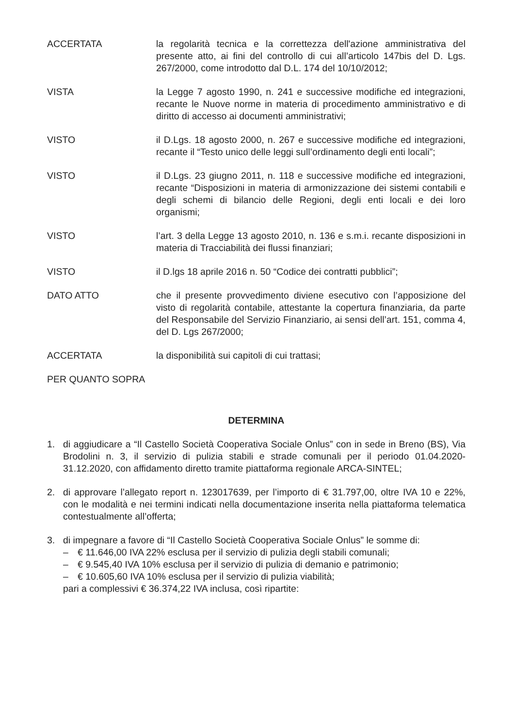ACCERTATA la regolarità tecnica e la correttezza dell'azione amministrativa del presente atto, ai fini del controllo di cui all’articolo 147bis del D. Lgs. 267/2000, come introdotto dal D.L. 174 del 10/10/2012;
VISTA la Legge 7 agosto 1990, n. 241 e successive modifiche ed integrazioni, recante le Nuove norme in materia di procedimento amministrativo e di diritto di accesso ai documenti amministrativi;
VISTO il D.Lgs. 18 agosto 2000, n. 267 e successive modifiche ed integrazioni, recante il “Testo unico delle leggi sull’ordinamento degli enti locali”;
VISTO il D.Lgs. 23 giugno 2011, n. 118 e successive modifiche ed integrazioni, recante “Disposizioni in materia di armonizzazione dei sistemi contabili e degli schemi di bilancio delle Regioni, degli enti locali e dei loro organismi;
VISTO l’art. 3 della Legge 13 agosto 2010, n. 136 e s.m.i. recante disposizioni in materia di Tracciabilità dei flussi finanziari;
VISTO il D.lgs 18 aprile 2016 n. 50 “Codice dei contratti pubblici”;
DATO ATTO che il presente provvedimento diviene esecutivo con l’apposizione del visto di regolarità contabile, attestante la copertura finanziaria, da parte del Responsabile del Servizio Finanziario, ai sensi dell’art. 151, comma 4, del D. Lgs 267/2000;
ACCERTATA la disponibilità sui capitoli di cui trattasi;
PER QUANTO SOPRA
DETERMINA
1. di aggiudicare a “Il Castello Società Cooperativa Sociale Onlus” con in sede in Breno (BS), Via Brodolini n. 3, il servizio di pulizia stabili e strade comunali per il periodo 01.04.2020-31.12.2020, con affidamento diretto tramite piattaforma regionale ARCA-SINTEL;
2. di approvare l’allegato report n. 123017639, per l’importo di € 31.797,00, oltre IVA 10 e 22%, con le modalità e nei termini indicati nella documentazione inserita nella piattaforma telematica contestualmente all’offerta;
3. di impegnare a favore di “Il Castello Società Cooperativa Sociale Onlus” le somme di:
– € 11.646,00 IVA 22% esclusa per il servizio di pulizia degli stabili comunali;
– € 9.545,40 IVA 10% esclusa per il servizio di pulizia di demanio e patrimonio;
– € 10.605,60 IVA 10% esclusa per il servizio di pulizia viabilità;
pari a complessivi € 36.374,22 IVA inclusa, così ripartite: